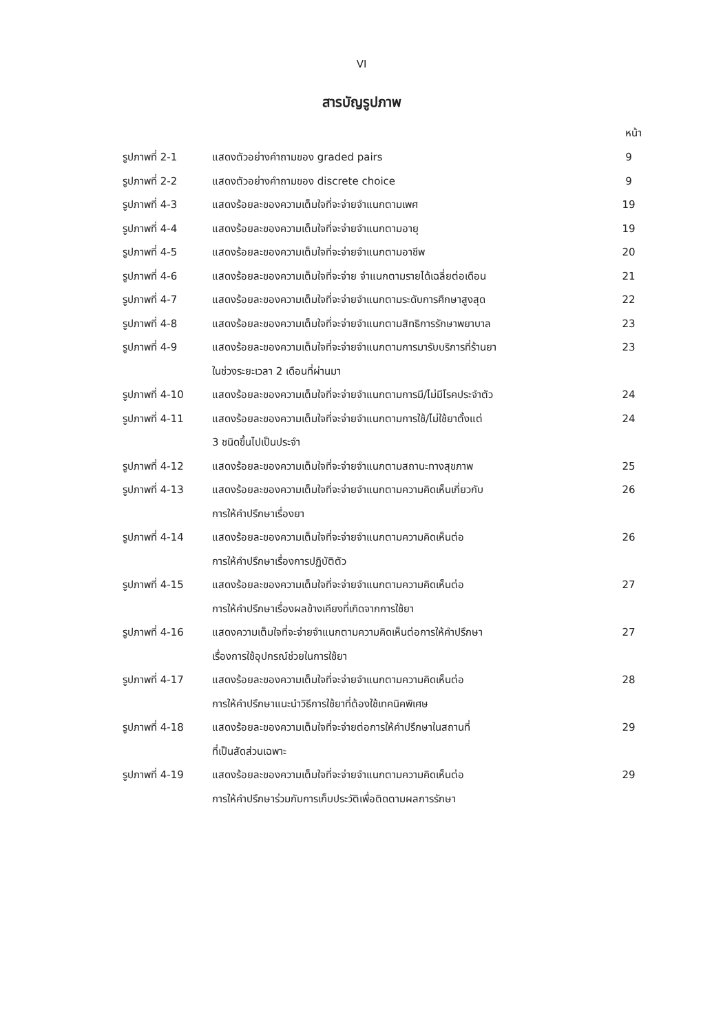VI
สารบัญรูปภาพ
หน้า
| รูปภาพที่ 2-1 | แสดงตัวอย่างคำถามของ graded pairs | 9 |
| รูปภาพที่ 2-2 | แสดงตัวอย่างคำถามของ discrete choice | 9 |
| รูปภาพที่ 4-3 | แสดงร้อยละของความเต็มใจที่จะจ่ายจำแนกตามเพศ | 19 |
| รูปภาพที่ 4-4 | แสดงร้อยละของความเต็มใจที่จะจ่ายจำแนกตามอายุ | 19 |
| รูปภาพที่ 4-5 | แสดงร้อยละของความเต็มใจที่จะจ่ายจำแนกตามอาชีพ | 20 |
| รูปภาพที่ 4-6 | แสดงร้อยละของความเต็มใจที่จะจ่าย จำแนกตามรายได้เฉลี่ยต่อเดือน | 21 |
| รูปภาพที่ 4-7 | แสดงร้อยละของความเต็มใจที่จะจ่ายจำแนกตามระดับการศึกษาสูงสุด | 22 |
| รูปภาพที่ 4-8 | แสดงร้อยละของความเต็มใจที่จะจ่ายจำแนกตามสิทธิการรักษาพยาบาล | 23 |
| รูปภาพที่ 4-9 | แสดงร้อยละของความเต็มใจที่จะจ่ายจำแนกตามการมารับบริการที่ร้านยา ในช่วงระยะเวลา 2 เดือนที่ผ่านมา | 23 |
| รูปภาพที่ 4-10 | แสดงร้อยละของความเต็มใจที่จะจ่ายจำแนกตามการมี/ไม่มีโรคประจำตัว | 24 |
| รูปภาพที่ 4-11 | แสดงร้อยละของความเต็มใจที่จะจ่ายจำแนกตามการใช้/ไม่ใช้ยาตั้งแต่ 3 ชนิดขึ้นไปเป็นประจำ | 24 |
| รูปภาพที่ 4-12 | แสดงร้อยละของความเต็มใจที่จะจ่ายจำแนกตามสถานะทางสุขภาพ | 25 |
| รูปภาพที่ 4-13 | แสดงร้อยละของความเต็มใจที่จะจ่ายจำแนกตามความคิดเห็นเกี่ยวกับ การให้คำปรึกษาเรื่องยา | 26 |
| รูปภาพที่ 4-14 | แสดงร้อยละของความเต็มใจที่จะจ่ายจำแนกตามความคิดเห็นต่อ การให้คำปรึกษาเรื่องการปฏิบัติตัว | 26 |
| รูปภาพที่ 4-15 | แสดงร้อยละของความเต็มใจที่จะจ่ายจำแนกตามความคิดเห็นต่อ การให้คำปรึกษาเรื่องผลข้างเคียงที่เกิดจากการใช้ยา | 27 |
| รูปภาพที่ 4-16 | แสดงความเต็มใจที่จะจ่ายจำแนกตามความคิดเห็นต่อการให้คำปรึกษา เรื่องการใช้อุปกรณ์ช่วยในการใช้ยา | 27 |
| รูปภาพที่ 4-17 | แสดงร้อยละของความเต็มใจที่จะจ่ายจำแนกตามความคิดเห็นต่อ การให้คำปรึกษาแนะนำวิธีการใช้ยาที่ต้องใช้เทคนิคพิเศษ | 28 |
| รูปภาพที่ 4-18 | แสดงร้อยละของความเต็มใจที่จะจ่ายต่อการให้คำปรึกษาในสถานที่ ที่เป็นสัดส่วนเฉพาะ | 29 |
| รูปภาพที่ 4-19 | แสดงร้อยละของความเต็มใจที่จะจ่ายจำแนกตามความคิดเห็นต่อ การให้คำปรึกษาร่วมกับการเก็บประวัติเพื่อติดตามผลการรักษา | 29 |